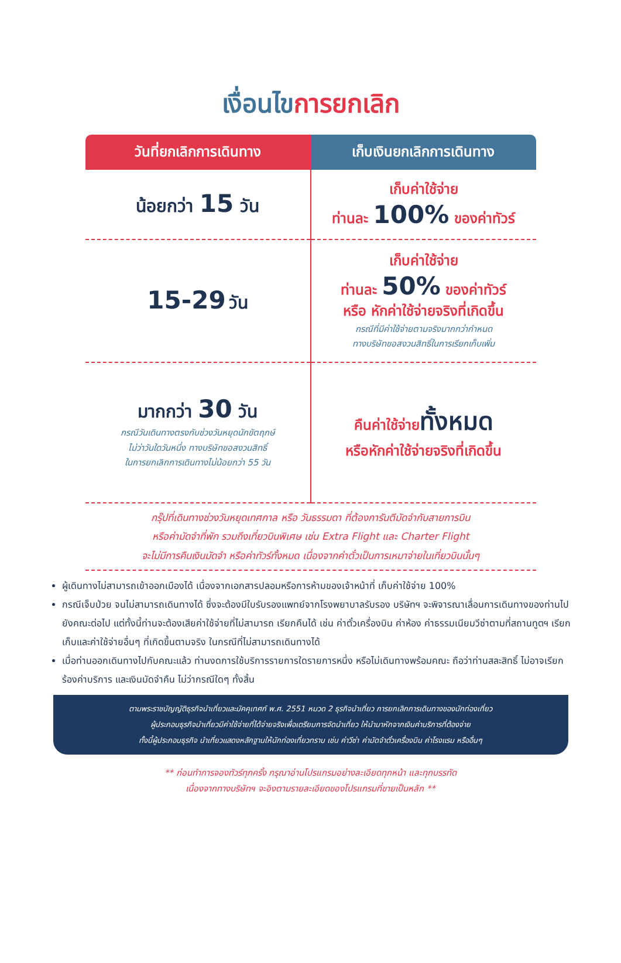เงื่อนไข การยกเลิก
| วันที่ยกเลิกการเดินทาง | เก็บเงินยกเลิกการเดินทาง |
| --- | --- |
| น้อยกว่า 15 วัน | เก็บค่าใช้จ่าย ท่านละ 100% ของค่าทัวร์ |
| 15-29 วัน | เก็บค่าใช้จ่าย ท่านละ 50% ของค่าทัวร์ หรือ หักค่าใช้จ่ายจริงที่เกิดขึ้น กรณีที่มีค่าใช้จ่ายตามจริงมากกว่ากำหนด ทางบริษัทขอสงวนสิทธิ์ในการเรียกเก็บเพิ่ม |
| มากกว่า 30 วัน กรณีวันเดินทางตรงกับช่วงวันหยุดนักขัตฤกษ์ ไม่ว่าวันใดวันหนึ่ง ทางบริษัทขอสงวนสิทธิ์ ในการยกเลิกการเดินทางไม่น้อยกว่า 55 วัน | คืนค่าใช้จ่าย ทั้งหมด หรือหักค่าใช้จ่ายจริงที่เกิดขึ้น |
กรุ๊ปที่เดินทางช่วงวันหยุดเทศกาล หรือ วันธรรมดา ที่ต้องการันตีมัดจำกับสายการบิน
หรือค่ามัดจำที่พัก รวมถึงเที่ยวบินพิเศษ เช่น Extra Flight และ Charter Flight
จะไม่มีการคืนเงินมัดจำ หรือค่าทัวร์ทั้งหมด เนื่องจากค่าตั๋วเป็นการเหมาจ่ายในเที่ยวบินนั้นๆ
ผู้เดินทางไม่สามารถเข้าออกเมืองได้ เนื่องจากเอกสารปลอมหรือการห้ามของเจ้าหน้าที่ เก็บค่าใช้จ่าย 100%
กรณีเจ็บป่วย จนไม่สามารถเดินทางได้ ซึ่งจะต้องมีใบรับรองแพทย์จากโรงพยาบาลรับรอง บริษัทฯ จะพิจารณาเลื่อนการเดินทางของท่านไปยังคณะต่อไป แต่ทั้งนี้ท่านจะต้องเสียค่าใช้จ่ายที่ไม่สามารถ เรียกคืนได้ เช่น ค่าตั๋วเครื่องบิน ค่าห้อง ค่าธรรมเนียมวีซ่าตามที่สถานทูตฯ เรียกเก็บและค่าใช้จ่ายอื่นๆ ที่เกิดขึ้นตามจริง ในกรณีที่ไม่สามารถเดินทางได้
เมื่อท่านออกเดินทางไปกับคณะแล้ว ท่านงดการใช้บริการรายการใดรายการหนึ่ง หรือไม่เดินทางพร้อมคณะ ถือว่าท่านสละสิทธิ์ ไม่อาจเรียกร้องค่าบริการ และเงินมัดจำคืน ไม่ว่ากรณีใดๆ ทั้งสิ้น
ตามพระราชบัญญัติธุรกิจนำเที่ยวและมัคคุเทศก์ พ.ศ. 2551 หมวด 2 ธุรกิจนำเที่ยว การยกเลิกการเดินทางของนักท่องเที่ยว
ผู้ประกอบธุรกิจนำเที่ยวมีค่าใช้จ่ายที่ได้จ่ายจริงเพื่อเตรียมการจัดนำเที่ยว ให้นำมาหักจากเงินค่าบริการที่ต้องจ่าย
ทั้งนี้ผู้ประกอบธุรกิจ นำเที่ยวแสดงหลักฐานให้นักท่องเที่ยวทราบ เช่น ค่าวีซ่า ค่ามัดจำตั๋วเครื่องบิน ค่าโรงแรม หรืออื่นๆ
** ก่อนทำการจองทัวร์ทุกครั้ง กรุณาอ่านโปรแกรมอย่างละเอียดทุกหน้า และทุกบรรทัด
เนื่องจากทางบริษัทฯ จะอิงตามรายละเอียดของโปรแกรมที่ขายเป็นหลัก **